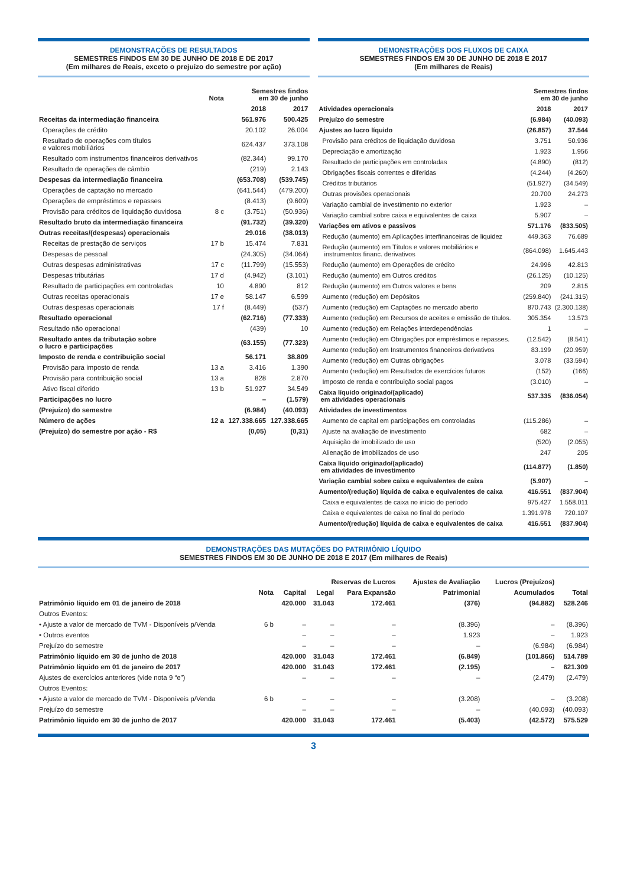DEMONSTRAÇÕES DE RESULTADOS
SEMESTRES FINDOS EM 30 DE JUNHO DE 2018 E DE 2017
(Em milhares de Reais, exceto o prejuízo do semestre por ação)
| | Nota | Semestres findos em 30 de junho | |
| --- | --- | --- | --- |
| | | 2018 | 2017 |
| Receitas da intermediação financeira | | 561.976 | 500.425 |
| Operações de crédito | | 20.102 | 26.004 |
| Resultado de operações com títulos e valores mobiliários | | 624.437 | 373.108 |
| Resultado com instrumentos financeiros derivativos | | (82.344) | 99.170 |
| Resultado de operações de câmbio | | (219) | 2.143 |
| Despesas da intermediação financeira | | (653.708) | (539.745) |
| Operações de captação no mercado | | (641.544) | (479.200) |
| Operações de empréstimos e repasses | | (8.413) | (9.609) |
| Provisão para créditos de liquidação duvidosa | 8 c | (3.751) | (50.936) |
| Resultado bruto da intermediação financeira | | (91.732) | (39.320) |
| Outras receitas/(despesas) operacionais | | 29.016 | (38.013) |
| Receitas de prestação de serviços | 17 b | 15.474 | 7.831 |
| Despesas de pessoal | | (24.305) | (34.064) |
| Outras despesas administrativas | 17 c | (11.799) | (15.553) |
| Despesas tributárias | 17 d | (4.942) | (3.101) |
| Resultado de participações em controladas | 10 | 4.890 | 812 |
| Outras receitas operacionais | 17 e | 58.147 | 6.599 |
| Outras despesas operacionais | 17 f | (8.449) | (537) |
| Resultado operacional | | (62.716) | (77.333) |
| Resultado não operacional | | (439) | 10 |
| Resultado antes da tributação sobre o lucro e participações | | (63.155) | (77.323) |
| Imposto de renda e contribuição social | | 56.171 | 38.809 |
| Provisão para imposto de renda | 13 a | 3.416 | 1.390 |
| Provisão para contribuição social | 13 a | 828 | 2.870 |
| Ativo fiscal diferido | 13 b | 51.927 | 34.549 |
| Participações no lucro | | – | (1.579) |
| (Prejuízo) do semestre | | (6.984) | (40.093) |
| Número de ações | 12 a | 127.338.665 | 127.338.665 |
| (Prejuízo) do semestre por ação - R$ | | (0,05) | (0,31) |
DEMONSTRAÇÕES DOS FLUXOS DE CAIXA
SEMESTRES FINDOS EM 30 DE JUNHO DE 2018 E 2017
(Em milhares de Reais)
| | Semestres findos em 30 de junho | |
| --- | --- | --- |
| Atividades operacionais | 2018 | 2017 |
| Prejuízo do semestre | (6.984) | (40.093) |
| Ajustes ao lucro líquido | (26.857) | 37.544 |
| Provisão para créditos de liquidação duvidosa | 3.751 | 50.936 |
| Depreciação e amortização | 1.923 | 1.956 |
| Resultado de participações em controladas | (4.890) | (812) |
| Obrigações fiscais correntes e diferidas | (4.244) | (4.260) |
| Créditos tributários | (51.927) | (34.549) |
| Outras provisões operacionais | 20.700 | 24.273 |
| Variação cambial de investimento no exterior | 1.923 | – |
| Variação cambial sobre caixa e equivalentes de caixa | 5.907 | – |
| Variações em ativos e passivos | 571.176 | (833.505) |
| Redução (aumento) em Aplicações interfinanceiras de liquidez | 449.363 | 76.689 |
| Redução (aumento) em Títulos e valores mobiliários e instrumentos financ. derivativos | (864.098) | 1.645.443 |
| Redução (aumento) em Operações de crédito | 24.996 | 42.813 |
| Redução (aumento) em Outros créditos | (26.125) | (10.125) |
| Redução (aumento) em Outros valores e bens | 209 | 2.815 |
| Aumento (redução) em Depósitos | (259.840) | (241.315) |
| Aumento (redução) em Captações no mercado aberto | 870.743 | (2.300.138) |
| Aumento (redução) em Recursos de aceites e emissão de títulos. | 305.354 | 13.573 |
| Aumento (redução) em Relações interdependências | 1 | – |
| Aumento (redução) em Obrigações por empréstimos e repasses. | (12.542) | (8.541) |
| Aumento (redução) em Instrumentos financeiros derivativos | 83.199 | (20.959) |
| Aumento (redução) em Outras obrigações | 3.078 | (33.594) |
| Aumento (redução) em Resultados de exercícios futuros | (152) | (166) |
| Imposto de renda e contribuição social pagos | (3.010) | – |
| Caixa líquido originado/(aplicado) em atividades operacionais | 537.335 | (836.054) |
| Atividades de investimentos | | |
| Aumento de capital em participações em controladas | (115.286) | – |
| Ajuste na avaliação de investimento | 682 | – |
| Aquisição de imobilizado de uso | (520) | (2.055) |
| Alienação de imobilizados de uso | 247 | 205 |
| Caixa líquido originado/(aplicado) em atividades de investimento | (114.877) | (1.850) |
| Variação cambial sobre caixa e equivalentes de caixa | (5.907) | – |
| Aumento/(redução) líquida de caixa e equivalentes de caixa | 416.551 | (837.904) |
| Caixa e equivalentes de caixa no início do período | 975.427 | 1.558.011 |
| Caixa e equivalentes de caixa no final do período | 1.391.978 | 720.107 |
| Aumento/(redução) líquida de caixa e equivalentes de caixa | 416.551 | (837.904) |
DEMONSTRAÇÕES DAS MUTAÇÕES DO PATRIMÔNIO LÍQUIDO
SEMESTRES FINDOS EM 30 DE JUNHO DE 2018 E 2017 (Em milhares de Reais)
| | | | Reservas de Lucros | | Ajustes de Avaliação | Lucros (Prejuízos) | |
| --- | --- | --- | --- | --- | --- | --- | --- |
| | Nota | Capital | Legal | Para Expansão | Patrimonial | Acumulados | Total |
| Patrimônio líquido em 01 de janeiro de 2018 | | 420.000 | 31.043 | 172.461 | (376) | (94.882) | 528.246 |
| Outros Eventos: | | | | | | | |
| • Ajuste a valor de mercado de TVM - Disponíveis p/Venda | 6 b | – | – | – | (8.396) | – | (8.396) |
| • Outros eventos | | – | – | – | 1.923 | – | 1.923 |
| Prejuízo do semestre | | – | – | – | – | (6.984) | (6.984) |
| Patrimônio líquido em 30 de junho de 2018 | | 420.000 | 31.043 | 172.461 | (6.849) | (101.866) | 514.789 |
| Patrimônio líquido em 01 de janeiro de 2017 | | 420.000 | 31.043 | 172.461 | (2.195) | – | 621.309 |
| Ajustes de exercícios anteriores (vide nota 9 “e”) | | – | – | – | – | (2.479) | (2.479) |
| Outros Eventos: | | | | | | | |
| • Ajuste a valor de mercado de TVM - Disponíveis p/Venda | 6 b | – | – | – | (3.208) | – | (3.208) |
| Prejuízo do semestre | | – | – | – | – | (40.093) | (40.093) |
| Patrimônio líquido em 30 de junho de 2017 | | 420.000 | 31.043 | 172.461 | (5.403) | (42.572) | 575.529 |
3